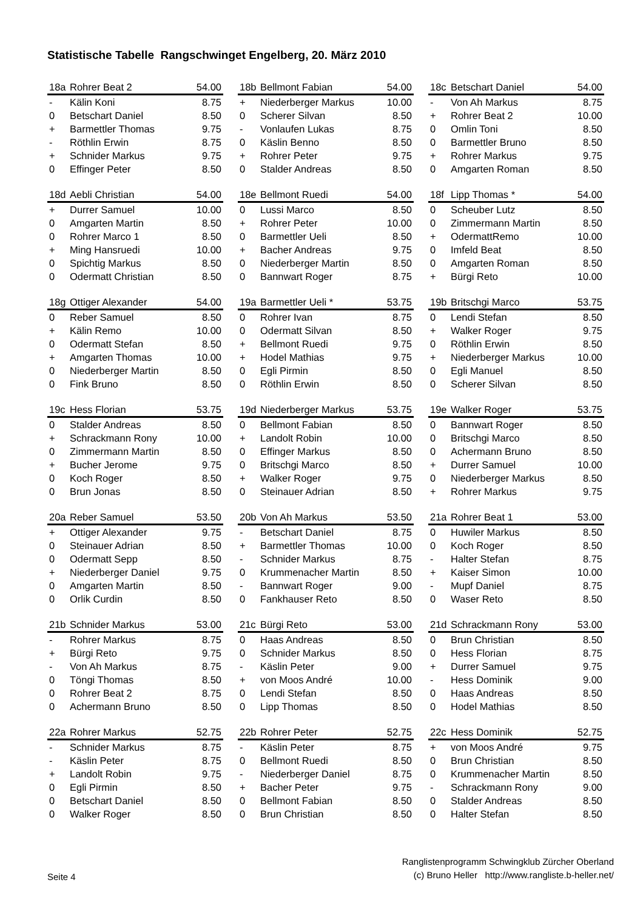Statistische Tabelle Rangschwinget Engelberg, 20. März 2010
| 18a | Rohrer Beat 2 | 54.00 |
| --- | --- | --- |
| - | Kälin Koni | 8.75 |
| 0 | Betschart Daniel | 8.50 |
| + | Barmettler Thomas | 9.75 |
| - | Röthlin Erwin | 8.75 |
| + | Schnider Markus | 9.75 |
| 0 | Effinger Peter | 8.50 |
| 18b | Bellmont Fabian | 54.00 |
| --- | --- | --- |
| + | Niederberger Markus | 10.00 |
| 0 | Scherer Silvan | 8.50 |
| - | Vonlaufen Lukas | 8.75 |
| 0 | Käslin Benno | 8.50 |
| + | Rohrer Peter | 9.75 |
| 0 | Stalder Andreas | 8.50 |
| 18c | Betschart Daniel | 54.00 |
| --- | --- | --- |
| - | Von Ah Markus | 8.75 |
| + | Rohrer Beat 2 | 10.00 |
| 0 | Omlin Toni | 8.50 |
| 0 | Barmettler Bruno | 8.50 |
| + | Rohrer Markus | 9.75 |
| 0 | Amgarten Roman | 8.50 |
| 18d | Aebli Christian | 54.00 |
| --- | --- | --- |
| + | Durrer Samuel | 10.00 |
| 0 | Amgarten Martin | 8.50 |
| 0 | Rohrer Marco 1 | 8.50 |
| + | Ming Hansruedi | 10.00 |
| 0 | Spichtig Markus | 8.50 |
| 0 | Odermatt Christian | 8.50 |
| 18e | Bellmont Ruedi | 54.00 |
| --- | --- | --- |
| 0 | Lussi Marco | 8.50 |
| + | Rohrer Peter | 10.00 |
| 0 | Barmettler Ueli | 8.50 |
| + | Bacher Andreas | 9.75 |
| 0 | Niederberger Martin | 8.50 |
| 0 | Bannwart Roger | 8.75 |
| 18f | Lipp Thomas * | 54.00 |
| --- | --- | --- |
| 0 | Scheuber Lutz | 8.50 |
| 0 | Zimmermann Martin | 8.50 |
| + | OdermattRemo | 10.00 |
| 0 | Imfeld Beat | 8.50 |
| 0 | Amgarten Roman | 8.50 |
| + | Bürgi Reto | 10.00 |
| 18g | Ottiger Alexander | 54.00 |
| --- | --- | --- |
| 0 | Reber Samuel | 8.50 |
| + | Kälin Remo | 10.00 |
| 0 | Odermatt Stefan | 8.50 |
| + | Amgarten Thomas | 10.00 |
| 0 | Niederberger Martin | 8.50 |
| 0 | Fink Bruno | 8.50 |
| 19a | Barmettler Ueli * | 53.75 |
| --- | --- | --- |
| 0 | Rohrer Ivan | 8.75 |
| 0 | Odermatt Silvan | 8.50 |
| + | Bellmont Ruedi | 9.75 |
| + | Hodel Mathias | 9.75 |
| 0 | Egli Pirmin | 8.50 |
| 0 | Röthlin Erwin | 8.50 |
| 19b | Britschgi Marco | 53.75 |
| --- | --- | --- |
| 0 | Lendi Stefan | 8.50 |
| + | Walker Roger | 9.75 |
| 0 | Röthlin Erwin | 8.50 |
| + | Niederberger Markus | 10.00 |
| 0 | Egli Manuel | 8.50 |
| 0 | Scherer Silvan | 8.50 |
| 19c | Hess Florian | 53.75 |
| --- | --- | --- |
| 0 | Stalder Andreas | 8.50 |
| + | Schrackmann Rony | 10.00 |
| 0 | Zimmermann Martin | 8.50 |
| + | Bucher Jerome | 9.75 |
| 0 | Koch Roger | 8.50 |
| 0 | Brun Jonas | 8.50 |
| 19d | Niederberger Markus | 53.75 |
| --- | --- | --- |
| 0 | Bellmont Fabian | 8.50 |
| + | Landolt Robin | 10.00 |
| 0 | Effinger Markus | 8.50 |
| 0 | Britschgi Marco | 8.50 |
| + | Walker Roger | 9.75 |
| 0 | Steinauer Adrian | 8.50 |
| 19e | Walker Roger | 53.75 |
| --- | --- | --- |
| 0 | Bannwart Roger | 8.50 |
| 0 | Britschgi Marco | 8.50 |
| 0 | Achermann Bruno | 8.50 |
| + | Durrer Samuel | 10.00 |
| 0 | Niederberger Markus | 8.50 |
| + | Rohrer Markus | 9.75 |
| 20a | Reber Samuel | 53.50 |
| --- | --- | --- |
| + | Ottiger Alexander | 9.75 |
| 0 | Steinauer Adrian | 8.50 |
| 0 | Odermatt Sepp | 8.50 |
| + | Niederberger Daniel | 9.75 |
| 0 | Amgarten Martin | 8.50 |
| 0 | Orlik Curdin | 8.50 |
| 20b | Von Ah Markus | 53.50 |
| --- | --- | --- |
| - | Betschart Daniel | 8.75 |
| + | Barmettler Thomas | 10.00 |
| - | Schnider Markus | 8.75 |
| 0 | Krummenacher Martin | 8.50 |
| - | Bannwart Roger | 9.00 |
| 0 | Fankhauser Reto | 8.50 |
| 21a | Rohrer Beat 1 | 53.00 |
| --- | --- | --- |
| 0 | Huwiler Markus | 8.50 |
| 0 | Koch Roger | 8.50 |
| - | Halter Stefan | 8.75 |
| + | Kaiser Simon | 10.00 |
| - | Mupf Daniel | 8.75 |
| 0 | Waser Reto | 8.50 |
| 21b | Schnider Markus | 53.00 |
| --- | --- | --- |
| - | Rohrer Markus | 8.75 |
| + | Bürgi Reto | 9.75 |
| - | Von Ah Markus | 8.75 |
| 0 | Töngi Thomas | 8.50 |
| 0 | Rohrer Beat 2 | 8.75 |
| 0 | Achermann Bruno | 8.50 |
| 21c | Bürgi Reto | 53.00 |
| --- | --- | --- |
| 0 | Haas Andreas | 8.50 |
| 0 | Schnider Markus | 8.50 |
| - | Käslin Peter | 9.00 |
| + | von Moos André | 10.00 |
| 0 | Lendi Stefan | 8.50 |
| 0 | Lipp Thomas | 8.50 |
| 21d | Schrackmann Rony | 53.00 |
| --- | --- | --- |
| 0 | Brun Christian | 8.50 |
| 0 | Hess Florian | 8.75 |
| + | Durrer Samuel | 9.75 |
| - | Hess Dominik | 9.00 |
| 0 | Haas Andreas | 8.50 |
| 0 | Hodel Mathias | 8.50 |
| 22a | Rohrer Markus | 52.75 |
| --- | --- | --- |
| - | Schnider Markus | 8.75 |
| - | Käslin Peter | 8.75 |
| + | Landolt Robin | 9.75 |
| 0 | Egli Pirmin | 8.50 |
| 0 | Betschart Daniel | 8.50 |
| 0 | Walker Roger | 8.50 |
| 22b | Rohrer Peter | 52.75 |
| --- | --- | --- |
| - | Käslin Peter | 8.75 |
| 0 | Bellmont Ruedi | 8.50 |
| - | Niederberger Daniel | 8.75 |
| + | Bacher Peter | 9.75 |
| 0 | Bellmont Fabian | 8.50 |
| 0 | Brun Christian | 8.50 |
| 22c | Hess Dominik | 52.75 |
| --- | --- | --- |
| + | von Moos André | 9.75 |
| 0 | Brun Christian | 8.50 |
| 0 | Krummenacher Martin | 8.50 |
| - | Schrackmann Rony | 9.00 |
| 0 | Stalder Andreas | 8.50 |
| 0 | Halter Stefan | 8.50 |
Seite 4
Ranglistenprogramm Schwingklub Zürcher Oberland
(c) Bruno Heller http://www.rangliste.b-heller.net/